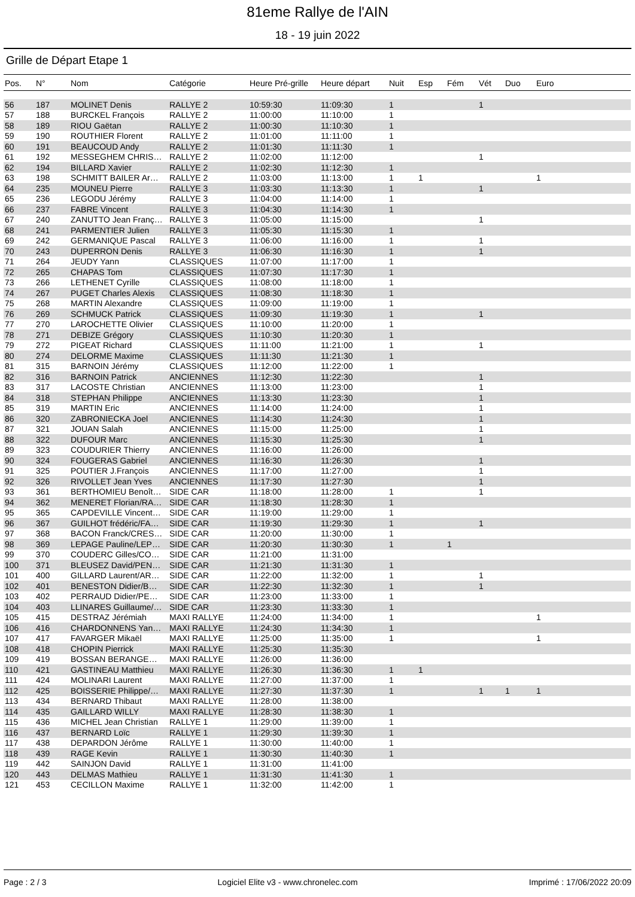81eme Rallye de l'AIN
18 - 19 juin 2022
Grille de Départ Etape 1
| Pos. | N° | Nom | Catégorie | Heure Pré-grille | Heure départ | Nuit | Esp | Fém | Vét | Duo | Euro |
| --- | --- | --- | --- | --- | --- | --- | --- | --- | --- | --- | --- |
| 56 | 187 | MOLINET Denis | RALLYE 2 | 10:59:30 | 11:09:30 | 1 | | | 1 | | |
| 57 | 188 | BURCKEL François | RALLYE 2 | 11:00:00 | 11:10:00 | 1 | | | | | |
| 58 | 189 | RIOU Gaëtan | RALLYE 2 | 11:00:30 | 11:10:30 | 1 | | | | | |
| 59 | 190 | ROUTHIER Florent | RALLYE 2 | 11:01:00 | 11:11:00 | 1 | | | | | |
| 60 | 191 | BEAUCOUD Andy | RALLYE 2 | 11:01:30 | 11:11:30 | 1 | | | | | |
| 61 | 192 | MESSEGHEM CHRIS… | RALLYE 2 | 11:02:00 | 11:12:00 | | | | 1 | | |
| 62 | 194 | BILLARD Xavier | RALLYE 2 | 11:02:30 | 11:12:30 | 1 | | | | | |
| 63 | 198 | SCHMITT BAILER Ar… | RALLYE 2 | 11:03:00 | 11:13:00 | 1 | 1 | | | | 1 |
| 64 | 235 | MOUNEU Pierre | RALLYE 3 | 11:03:30 | 11:13:30 | 1 | | | 1 | | |
| 65 | 236 | LEGODU Jérémy | RALLYE 3 | 11:04:00 | 11:14:00 | 1 | | | | | |
| 66 | 237 | FABRE Vincent | RALLYE 3 | 11:04:30 | 11:14:30 | 1 | | | | | |
| 67 | 240 | ZANUTTO Jean Franç… | RALLYE 3 | 11:05:00 | 11:15:00 | | | | 1 | | |
| 68 | 241 | PARMENTIER Julien | RALLYE 3 | 11:05:30 | 11:15:30 | 1 | | | | | |
| 69 | 242 | GERMANIQUE Pascal | RALLYE 3 | 11:06:00 | 11:16:00 | 1 | | | 1 | | |
| 70 | 243 | DUPERRON Denis | RALLYE 3 | 11:06:30 | 11:16:30 | 1 | | | 1 | | |
| 71 | 264 | JEUDY Yann | CLASSIQUES | 11:07:00 | 11:17:00 | 1 | | | | | |
| 72 | 265 | CHAPAS Tom | CLASSIQUES | 11:07:30 | 11:17:30 | 1 | | | | | |
| 73 | 266 | LETHENET Cyrille | CLASSIQUES | 11:08:00 | 11:18:00 | 1 | | | | | |
| 74 | 267 | PUGET Charles Alexis | CLASSIQUES | 11:08:30 | 11:18:30 | 1 | | | | | |
| 75 | 268 | MARTIN Alexandre | CLASSIQUES | 11:09:00 | 11:19:00 | 1 | | | | | |
| 76 | 269 | SCHMUCK Patrick | CLASSIQUES | 11:09:30 | 11:19:30 | 1 | | | 1 | | |
| 77 | 270 | LAROCHETTE Olivier | CLASSIQUES | 11:10:00 | 11:20:00 | 1 | | | | | |
| 78 | 271 | DEBIZE Grégory | CLASSIQUES | 11:10:30 | 11:20:30 | 1 | | | | | |
| 79 | 272 | PIGEAT Richard | CLASSIQUES | 11:11:00 | 11:21:00 | 1 | | | 1 | | |
| 80 | 274 | DELORME Maxime | CLASSIQUES | 11:11:30 | 11:21:30 | 1 | | | | | |
| 81 | 315 | BARNOIN Jérémy | CLASSIQUES | 11:12:00 | 11:22:00 | 1 | | | | | |
| 82 | 316 | BARNOIN Patrick | ANCIENNES | 11:12:30 | 11:22:30 | | | | 1 | | |
| 83 | 317 | LACOSTE Christian | ANCIENNES | 11:13:00 | 11:23:00 | | | | 1 | | |
| 84 | 318 | STEPHAN Philippe | ANCIENNES | 11:13:30 | 11:23:30 | | | | 1 | | |
| 85 | 319 | MARTIN Eric | ANCIENNES | 11:14:00 | 11:24:00 | | | | 1 | | |
| 86 | 320 | ZABRONIECKA Joel | ANCIENNES | 11:14:30 | 11:24:30 | | | | 1 | | |
| 87 | 321 | JOUAN Salah | ANCIENNES | 11:15:00 | 11:25:00 | | | | 1 | | |
| 88 | 322 | DUFOUR Marc | ANCIENNES | 11:15:30 | 11:25:30 | | | | 1 | | |
| 89 | 323 | COUDURIER Thierry | ANCIENNES | 11:16:00 | 11:26:00 | | | | | | |
| 90 | 324 | FOUGERAS Gabriel | ANCIENNES | 11:16:30 | 11:26:30 | | | | 1 | | |
| 91 | 325 | POUTIER J.François | ANCIENNES | 11:17:00 | 11:27:00 | | | | 1 | | |
| 92 | 326 | RIVOLLET Jean Yves | ANCIENNES | 11:17:30 | 11:27:30 | | | | 1 | | |
| 93 | 361 | BERTHOMIEU Benoît… | SIDE CAR | 11:18:00 | 11:28:00 | 1 | | | 1 | | |
| 94 | 362 | MENERET Florian/RA… | SIDE CAR | 11:18:30 | 11:28:30 | 1 | | | | | |
| 95 | 365 | CAPDEVILLE Vincent… | SIDE CAR | 11:19:00 | 11:29:00 | 1 | | | | | |
| 96 | 367 | GUILHOT frédéric/FA… | SIDE CAR | 11:19:30 | 11:29:30 | 1 | | | 1 | | |
| 97 | 368 | BACON Franck/CRES… | SIDE CAR | 11:20:00 | 11:30:00 | 1 | | | | | |
| 98 | 369 | LEPAGE Pauline/LEP… | SIDE CAR | 11:20:30 | 11:30:30 | 1 | | 1 | | | |
| 99 | 370 | COUDERC Gilles/CO… | SIDE CAR | 11:21:00 | 11:31:00 | | | | | | |
| 100 | 371 | BLEUSEZ David/PEN… | SIDE CAR | 11:21:30 | 11:31:30 | 1 | | | | | |
| 101 | 400 | GILLARD Laurent/AR… | SIDE CAR | 11:22:00 | 11:32:00 | 1 | | | 1 | | |
| 102 | 401 | BENESTON Didier/B… | SIDE CAR | 11:22:30 | 11:32:30 | 1 | | | 1 | | |
| 103 | 402 | PERRAUD Didier/PE… | SIDE CAR | 11:23:00 | 11:33:00 | 1 | | | | | |
| 104 | 403 | LLINARES Guillaume/… | SIDE CAR | 11:23:30 | 11:33:30 | 1 | | | | | |
| 105 | 415 | DESTRAZ Jérémiah | MAXI RALLYE | 11:24:00 | 11:34:00 | 1 | | | | | 1 |
| 106 | 416 | CHARDONNENS Yan… | MAXI RALLYE | 11:24:30 | 11:34:30 | 1 | | | | | |
| 107 | 417 | FAVARGER Mikaël | MAXI RALLYE | 11:25:00 | 11:35:00 | 1 | | | | | 1 |
| 108 | 418 | CHOPIN Pierrick | MAXI RALLYE | 11:25:30 | 11:35:30 | | | | | | |
| 109 | 419 | BOSSAN BERANGE… | MAXI RALLYE | 11:26:00 | 11:36:00 | | | | | | |
| 110 | 421 | GASTINEAU Matthieu | MAXI RALLYE | 11:26:30 | 11:36:30 | 1 | 1 | | | | |
| 111 | 424 | MOLINARI Laurent | MAXI RALLYE | 11:27:00 | 11:37:00 | 1 | | | | | |
| 112 | 425 | BOISSERIE Philippe/… | MAXI RALLYE | 11:27:30 | 11:37:30 | 1 | | | 1 | 1 | 1 |
| 113 | 434 | BERNARD Thibaut | MAXI RALLYE | 11:28:00 | 11:38:00 | | | | | | |
| 114 | 435 | GAILLARD WILLY | MAXI RALLYE | 11:28:30 | 11:38:30 | 1 | | | | | |
| 115 | 436 | MICHEL Jean Christian | RALLYE 1 | 11:29:00 | 11:39:00 | 1 | | | | | |
| 116 | 437 | BERNARD Loïc | RALLYE 1 | 11:29:30 | 11:39:30 | 1 | | | | | |
| 117 | 438 | DEPARDON Jérôme | RALLYE 1 | 11:30:00 | 11:40:00 | 1 | | | | | |
| 118 | 439 | RAGE Kevin | RALLYE 1 | 11:30:30 | 11:40:30 | 1 | | | | | |
| 119 | 442 | SAINJON David | RALLYE 1 | 11:31:00 | 11:41:00 | | | | | | |
| 120 | 443 | DELMAS Mathieu | RALLYE 1 | 11:31:30 | 11:41:30 | 1 | | | | | |
| 121 | 453 | CECILLON Maxime | RALLYE 1 | 11:32:00 | 11:42:00 | 1 | | | | | |
Page : 2 / 3 Logiciel Elite v3 - www.chronelec.com Imprimé : 17/06/2022 20:09